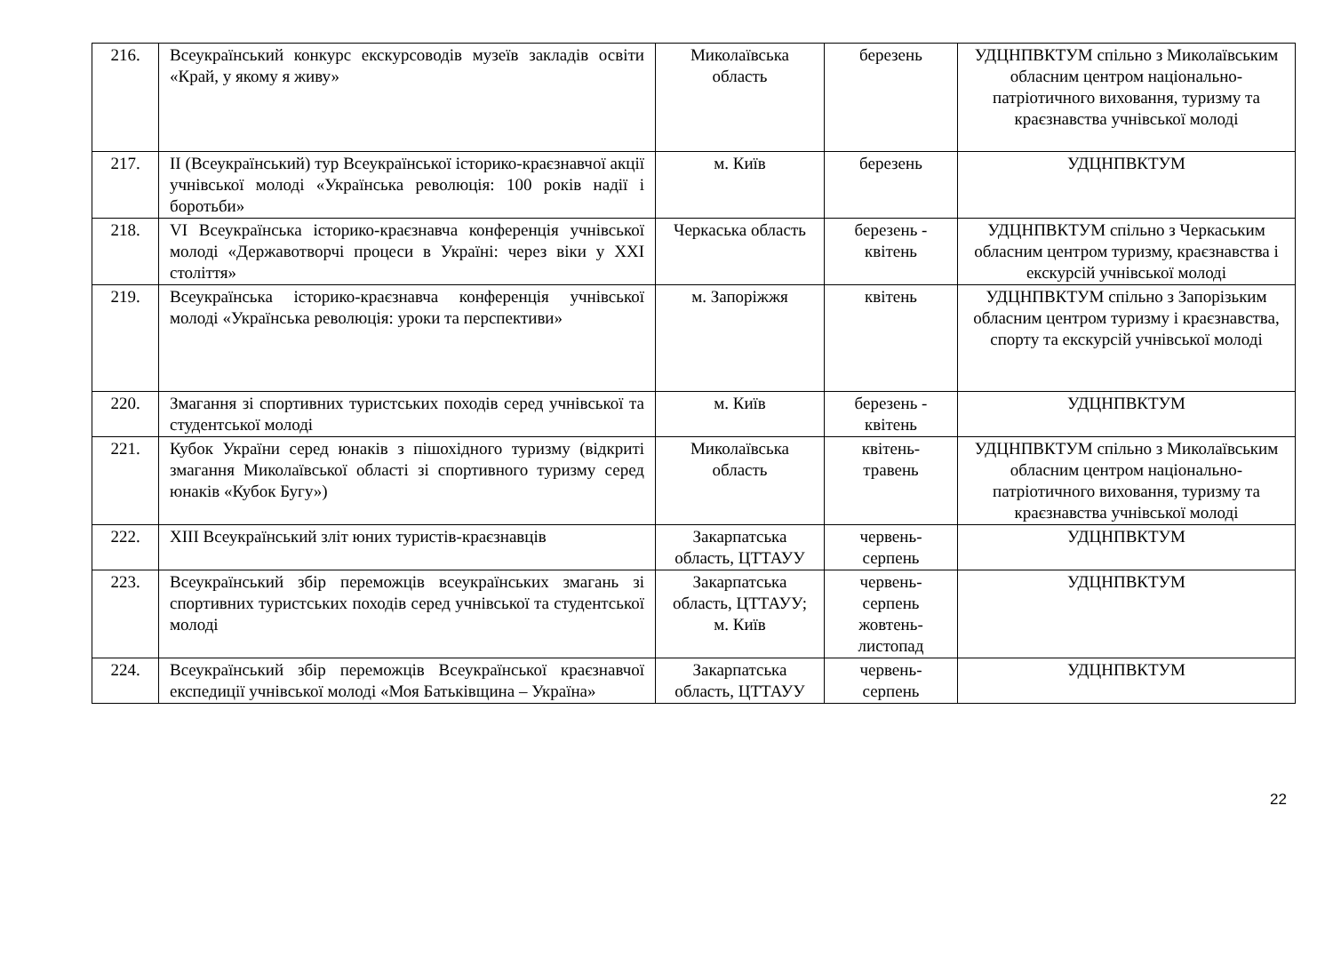| 216. | Всеукраїнський конкурс екскурсоводів музеїв закладів освіти «Край, у якому я живу» | Миколаївська область | березень | УДЦНПВКТУМ спільно з Миколаївським обласним центром національно-патріотичного виховання, туризму та краєзнавства учнівської молоді |
| 217. | II (Всеукраїнський) тур Всеукраїнської історико-краєзнавчої акції учнівської молоді «Українська революція: 100 років надії і боротьби» | м. Київ | березень | УДЦНПВКТУМ |
| 218. | VI Всеукраїнська історико-краєзнавча конференція учнівської молоді «Державотворчі процеси в Україні: через віки у ХХІ століття» | Черкаська область | березень - квітень | УДЦНПВКТУМ спільно з Черкаським обласним центром туризму, краєзнавства і екскурсій учнівської молоді |
| 219. | Всеукраїнська історико-краєзнавча конференція учнівської молоді «Українська революція: уроки та перспективи» | м. Запоріжжя | квітень | УДЦНПВКТУМ спільно з Запорізьким обласним центром туризму і краєзнавства, спорту та екскурсій учнівської молоді |
| 220. | Змагання зі спортивних туристських походів серед учнівської та студентської молоді | м. Київ | березень - квітень | УДЦНПВКТУМ |
| 221. | Кубок України серед юнаків з пішохідного туризму (відкриті змагання Миколаївської області зі спортивного туризму серед юнаків «Кубок Бугу») | Миколаївська область | квітень-травень | УДЦНПВКТУМ спільно з Миколаївським обласним центром національно-патріотичного виховання, туризму та краєзнавства учнівської молоді |
| 222. | XIII Всеукраїнський зліт юних туристів-краєзнавців | Закарпатська область, ЦТТАУУ | червень-серпень | УДЦНПВКТУМ |
| 223. | Всеукраїнський збір переможців всеукраїнських змагань зі спортивних туристських походів серед учнівської та студентської молоді | Закарпатська область, ЦТТАУУ; м. Київ | червень-серпень жовтень-листопад | УДЦНПВКТУМ |
| 224. | Всеукраїнський збір переможців Всеукраїнської краєзнавчої експедиції учнівської молоді «Моя Батьківщина – Україна» | Закарпатська область, ЦТТАУУ | червень-серпень | УДЦНПВКТУМ |
22